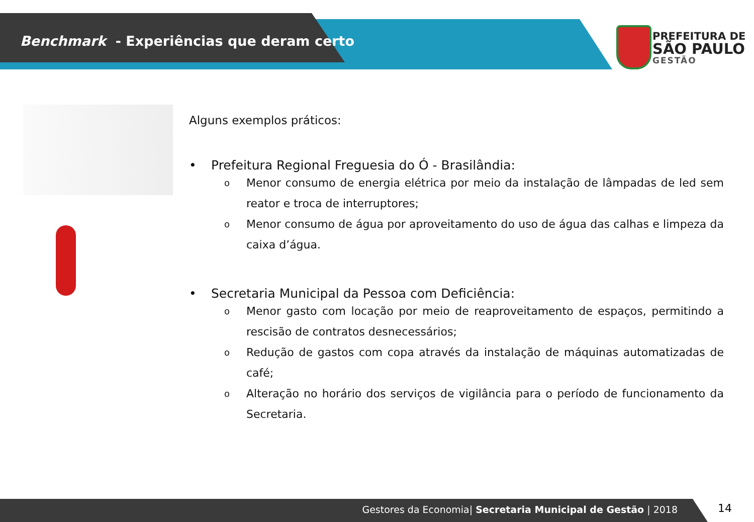Benchmark - Experiências que deram certo
PREFEITURA DE
SÃO PAULO
GESTÃO
Alguns exemplos práticos:
• Prefeitura Regional Freguesia do Ó - Brasilândia:
o
Menor consumo de energia elétrica por meio da instalação de lâmpadas de led sem reator e troca de interruptores;
o
Menor consumo de água por aproveitamento do uso de água das calhas e limpeza da caixa d’água.
• Secretaria Municipal da Pessoa com Deficiência:
o
Menor gasto com locação por meio de reaproveitamento de espaços, permitindo a rescisão de contratos desnecessários;
o
Redução de gastos com copa através da instalação de máquinas automatizadas de café;
o
Alteração no horário dos serviços de vigilância para o período de funcionamento da Secretaria.
Gestores da Economia| Secretaria Municipal de Gestão | 2018 14